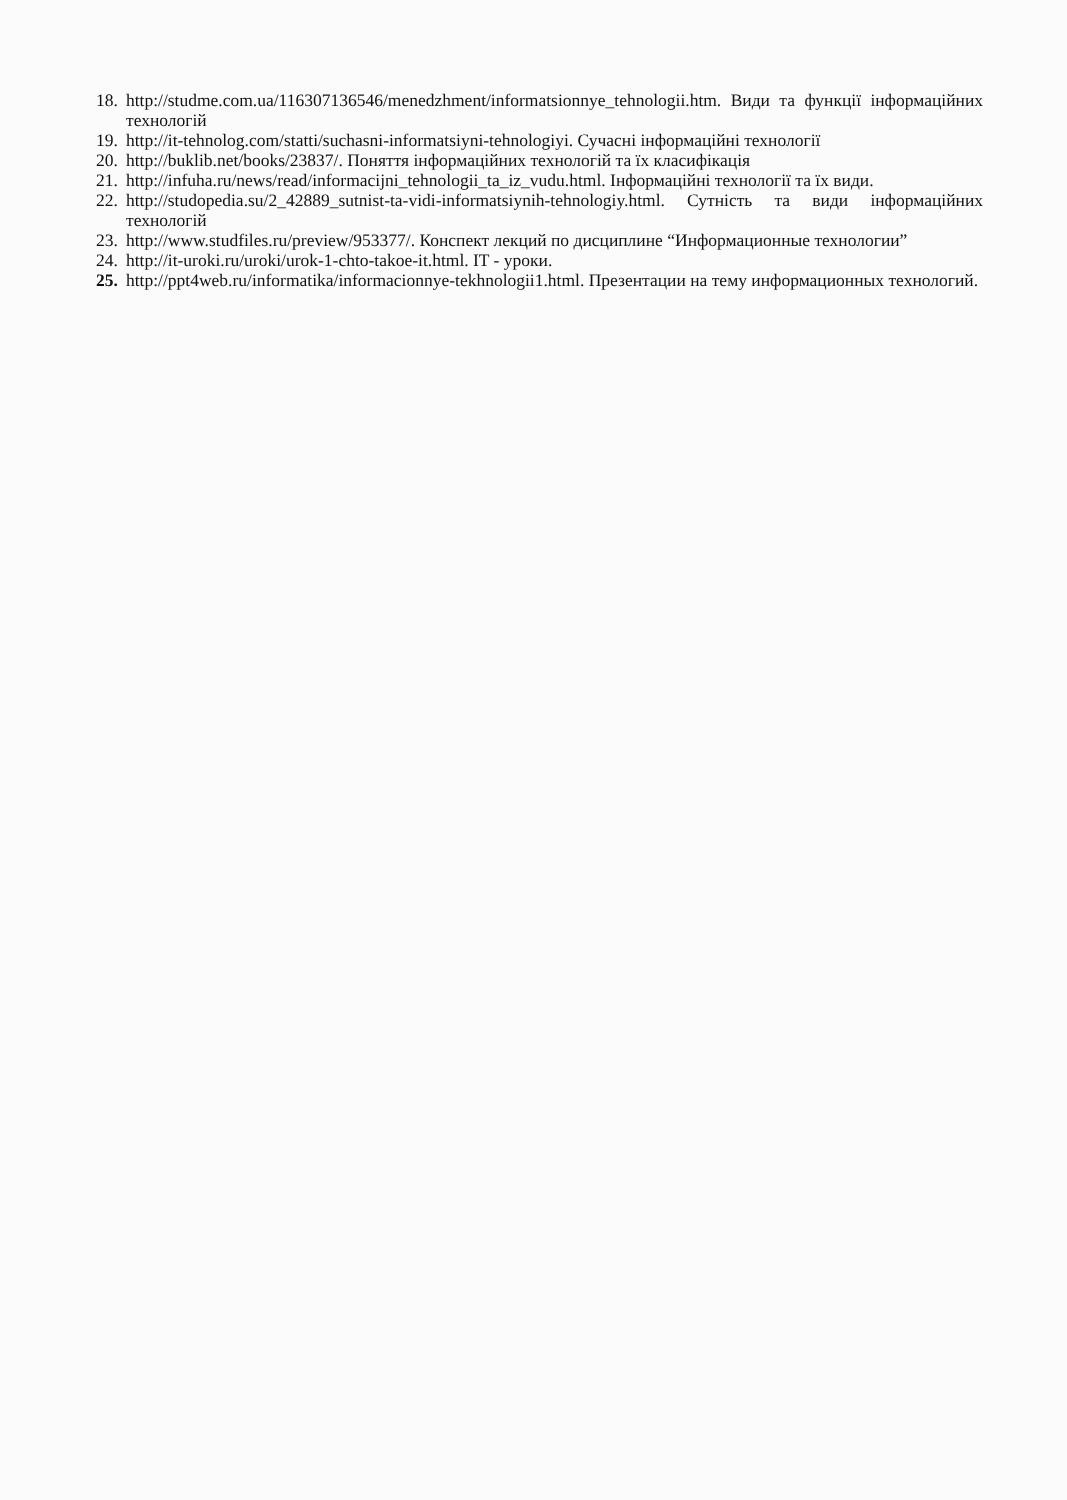18. http://studme.com.ua/116307136546/menedzhment/informatsionnye_tehnologii.htm. Види та функції інформаційних технологій
19. http://it-tehnolog.com/statti/suchasni-informatsiyni-tehnologiyi. Сучасні інформаційні технології
20. http://buklib.net/books/23837/. Поняття інформаційних технологій та їх класифікація
21. http://infuha.ru/news/read/informacijni_tehnologii_ta_iz_vudu.html. Інформаційні технології та їх види.
22. http://studopedia.su/2_42889_sutnist-ta-vidi-informatsiynih-tehnologiy.html. Сутність та види інформаційних технологій
23. http://www.studfiles.ru/preview/953377/. Конспект лекций по дисциплине “Информационные технологии”
24. http://it-uroki.ru/uroki/urok-1-chto-takoe-it.html. IT - уроки.
25. http://ppt4web.ru/informatika/informacionnye-tekhnologii1.html. Презентации на тему информационных технологий.